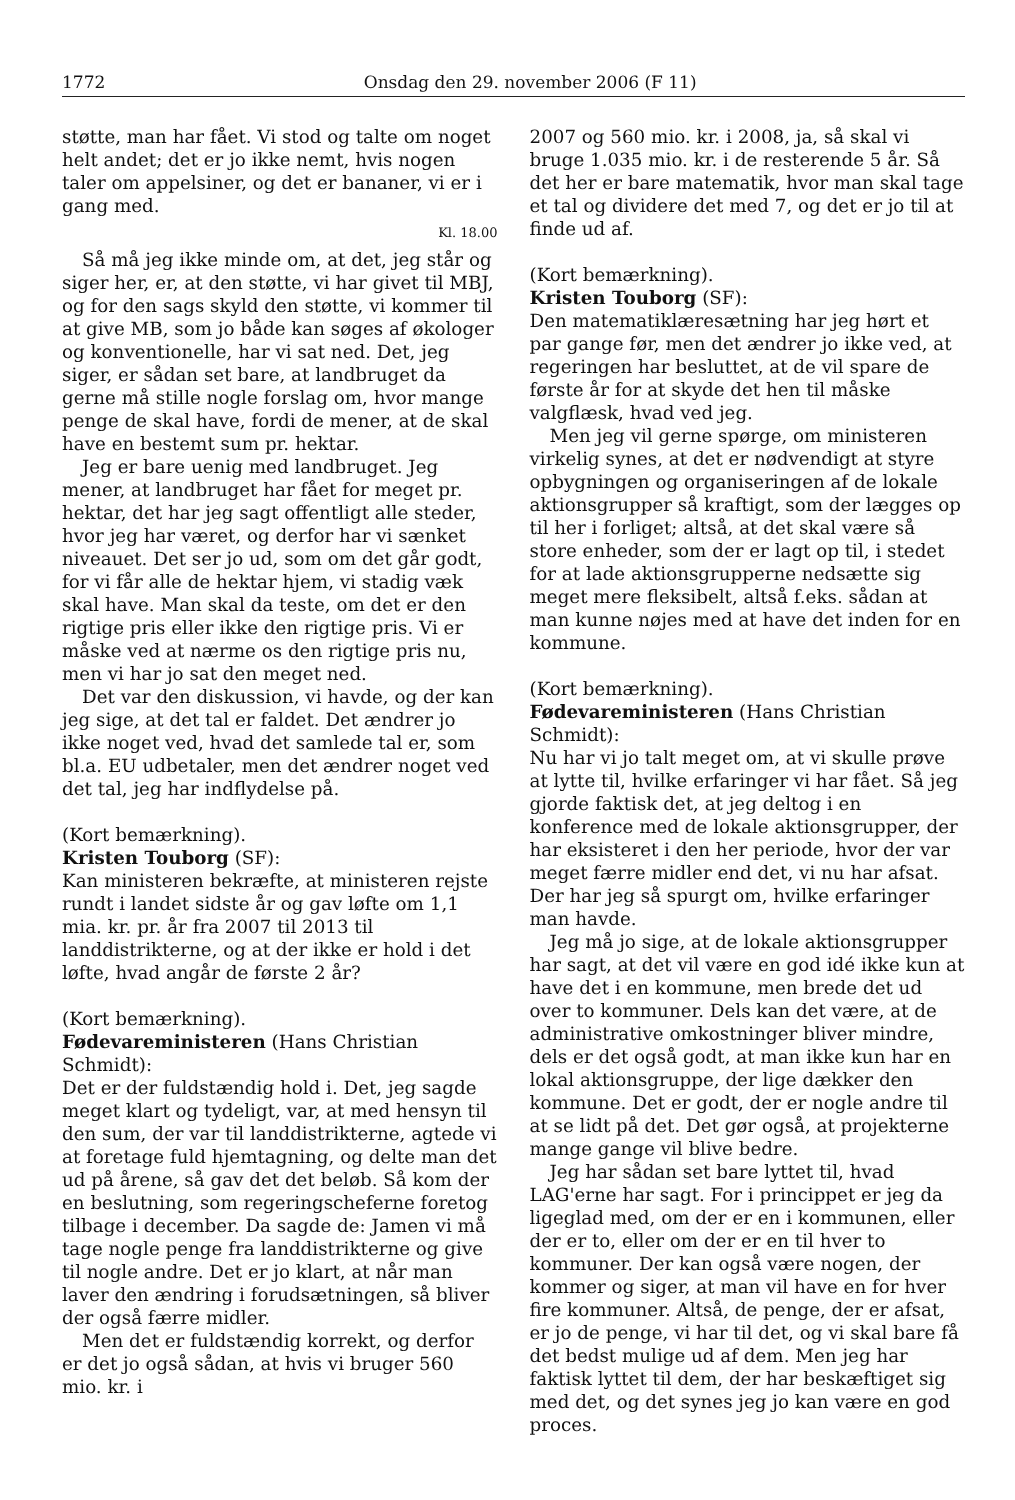1772 Onsdag den 29. november 2006 (F 11)
støtte, man har fået. Vi stod og talte om noget helt andet; det er jo ikke nemt, hvis nogen taler om appelsiner, og det er bananer, vi er i gang med.
Kl. 18.00
Så må jeg ikke minde om, at det, jeg står og siger her, er, at den støtte, vi har givet til MBJ, og for den sags skyld den støtte, vi kommer til at give MB, som jo både kan søges af økologer og konventionelle, har vi sat ned. Det, jeg siger, er sådan set bare, at landbruget da gerne må stille nogle forslag om, hvor mange penge de skal have, fordi de mener, at de skal have en bestemt sum pr. hektar.
Jeg er bare uenig med landbruget. Jeg mener, at landbruget har fået for meget pr. hektar, det har jeg sagt offentligt alle steder, hvor jeg har været, og derfor har vi sænket niveauet. Det ser jo ud, som om det går godt, for vi får alle de hektar hjem, vi stadig væk skal have. Man skal da teste, om det er den rigtige pris eller ikke den rigtige pris. Vi er måske ved at nærme os den rigtige pris nu, men vi har jo sat den meget ned.
Det var den diskussion, vi havde, og der kan jeg sige, at det tal er faldet. Det ændrer jo ikke noget ved, hvad det samlede tal er, som bl.a. EU udbetaler, men det ændrer noget ved det tal, jeg har indflydelse på.
(Kort bemærkning).
Kristen Touborg (SF):
Kan ministeren bekræfte, at ministeren rejste rundt i landet sidste år og gav løfte om 1,1 mia. kr. pr. år fra 2007 til 2013 til landdistrikterne, og at der ikke er hold i det løfte, hvad angår de første 2 år?
(Kort bemærkning).
Fødevareministeren (Hans Christian Schmidt):
Det er der fuldstændig hold i. Det, jeg sagde meget klart og tydeligt, var, at med hensyn til den sum, der var til landdistrikterne, agtede vi at foretage fuld hjemtagning, og delte man det ud på årene, så gav det det beløb. Så kom der en beslutning, som regeringscheferne foretog tilbage i december. Da sagde de: Jamen vi må tage nogle penge fra landdistrikterne og give til nogle andre. Det er jo klart, at når man laver den ændring i forudsætningen, så bliver der også færre midler.
Men det er fuldstændig korrekt, og derfor er det jo også sådan, at hvis vi bruger 560 mio. kr. i
2007 og 560 mio. kr. i 2008, ja, så skal vi bruge 1.035 mio. kr. i de resterende 5 år. Så det her er bare matematik, hvor man skal tage et tal og dividere det med 7, og det er jo til at finde ud af.
(Kort bemærkning).
Kristen Touborg (SF):
Den matematiklæresætning har jeg hørt et par gange før, men det ændrer jo ikke ved, at regeringen har besluttet, at de vil spare de første år for at skyde det hen til måske valgflæsk, hvad ved jeg.
Men jeg vil gerne spørge, om ministeren virkelig synes, at det er nødvendigt at styre opbygningen og organiseringen af de lokale aktionsgrupper så kraftigt, som der lægges op til her i forliget; altså, at det skal være så store enheder, som der er lagt op til, i stedet for at lade aktionsgrupperne nedsætte sig meget mere fleksibelt, altså f.eks. sådan at man kunne nøjes med at have det inden for en kommune.
(Kort bemærkning).
Fødevareministeren (Hans Christian Schmidt):
Nu har vi jo talt meget om, at vi skulle prøve at lytte til, hvilke erfaringer vi har fået. Så jeg gjorde faktisk det, at jeg deltog i en konference med de lokale aktionsgrupper, der har eksisteret i den her periode, hvor der var meget færre midler end det, vi nu har afsat. Der har jeg så spurgt om, hvilke erfaringer man havde.
Jeg må jo sige, at de lokale aktionsgrupper har sagt, at det vil være en god idé ikke kun at have det i en kommune, men brede det ud over to kommuner. Dels kan det være, at de administrative omkostninger bliver mindre, dels er det også godt, at man ikke kun har en lokal aktionsgruppe, der lige dækker den kommune. Det er godt, der er nogle andre til at se lidt på det. Det gør også, at projekterne mange gange vil blive bedre.
Jeg har sådan set bare lyttet til, hvad LAG'erne har sagt. For i princippet er jeg da ligeglad med, om der er en i kommunen, eller der er to, eller om der er en til hver to kommuner. Der kan også være nogen, der kommer og siger, at man vil have en for hver fire kommuner. Altså, de penge, der er afsat, er jo de penge, vi har til det, og vi skal bare få det bedst mulige ud af dem. Men jeg har faktisk lyttet til dem, der har beskæftiget sig med det, og det synes jeg jo kan være en god proces.